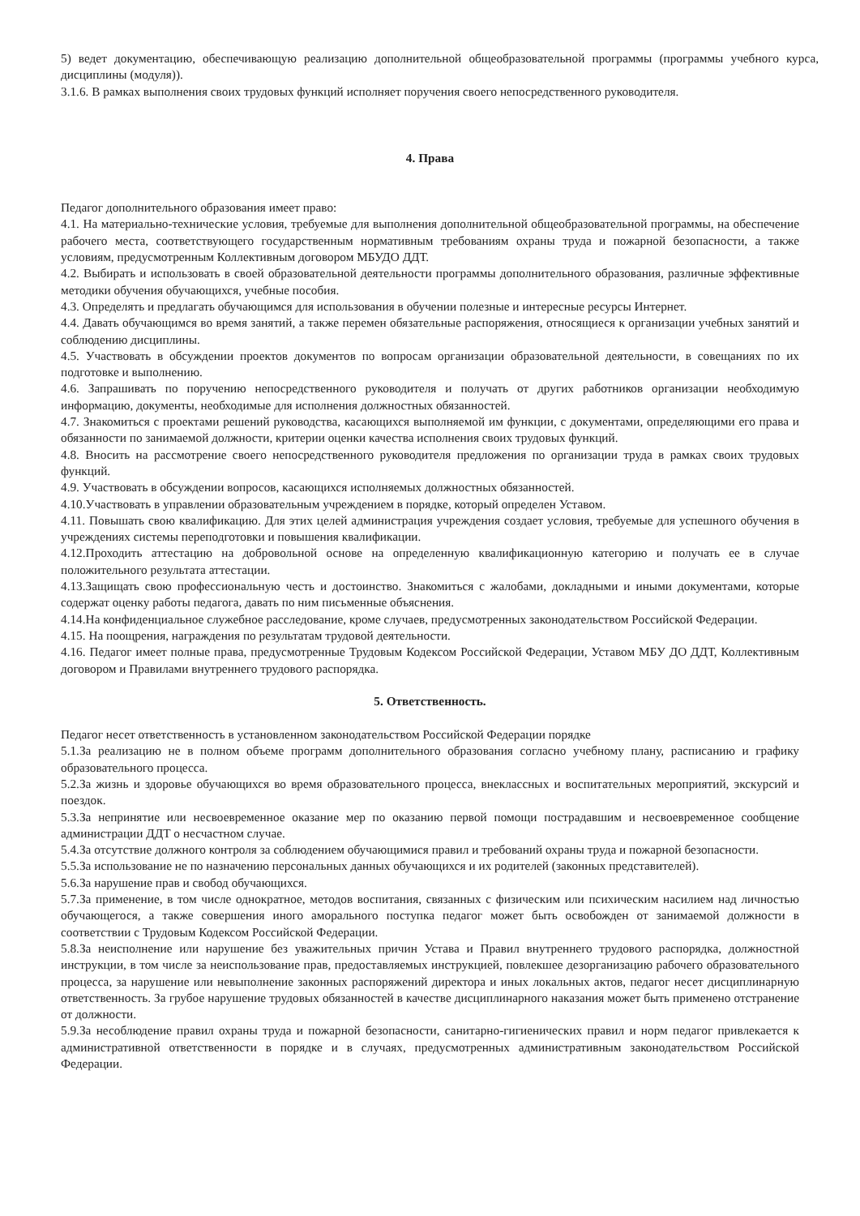5) ведет документацию, обеспечивающую реализацию дополнительной общеобразовательной программы (программы учебного курса, дисциплины (модуля)).
3.1.6. В рамках выполнения своих трудовых функций исполняет поручения своего непосредственного руководителя.
4. Права
Педагог дополнительного образования имеет право:
4.1. На материально-технические условия, требуемые для выполнения дополнительной общеобразовательной программы, на обеспечение рабочего места, соответствующего государственным нормативным требованиям охраны труда и пожарной безопасности, а также условиям, предусмотренным Коллективным договором МБУДО ДДТ.
4.2. Выбирать и использовать в своей образовательной деятельности программы дополнительного образования, различные эффективные методики обучения обучающихся, учебные пособия.
4.3. Определять и предлагать обучающимся для использования в обучении полезные и интересные ресурсы Интернет.
4.4. Давать обучающимся во время занятий, а также перемен обязательные распоряжения, относящиеся к организации учебных занятий и соблюдению дисциплины.
4.5. Участвовать в обсуждении проектов документов по вопросам организации образовательной деятельности, в совещаниях по их подготовке и выполнению.
4.6. Запрашивать по поручению непосредственного руководителя и получать от других работников организации необходимую информацию, документы, необходимые для исполнения должностных обязанностей.
4.7. Знакомиться с проектами решений руководства, касающихся выполняемой им функции, с документами, определяющими его права и обязанности по занимаемой должности, критерии оценки качества исполнения своих трудовых функций.
4.8. Вносить на рассмотрение своего непосредственного руководителя предложения по организации труда в рамках своих трудовых функций.
4.9. Участвовать в обсуждении вопросов, касающихся исполняемых должностных обязанностей.
4.10.Участвовать в управлении образовательным учреждением в порядке, который определен Уставом.
4.11. Повышать свою квалификацию. Для этих целей администрация учреждения создает условия, требуемые для успешного обучения в учреждениях системы переподготовки и повышения квалификации.
4.12.Проходить аттестацию на добровольной основе на определенную квалификационную категорию и получать ее в случае положительного результата аттестации.
4.13.Защищать свою профессиональную честь и достоинство. Знакомиться с жалобами, докладными и иными документами, которые содержат оценку работы педагога, давать по ним письменные объяснения.
4.14.На конфиденциальное служебное расследование, кроме случаев, предусмотренных законодательством Российской Федерации.
4.15. На поощрения, награждения по результатам трудовой деятельности.
4.16. Педагог имеет полные права, предусмотренные Трудовым Кодексом Российской Федерации, Уставом МБУ ДО ДДТ, Коллективным договором и Правилами внутреннего трудового распорядка.
5. Ответственность.
Педагог несет ответственность в установленном законодательством Российской Федерации порядке
5.1.За реализацию не в полном объеме программ дополнительного образования согласно учебному плану, расписанию и графику образовательного процесса.
5.2.За жизнь и здоровье обучающихся во время образовательного процесса, внеклассных и воспитательных мероприятий, экскурсий и поездок.
5.3.За непринятие или несвоевременное оказание мер по оказанию первой помощи пострадавшим и несвоевременное сообщение администрации ДДТ о несчастном случае.
5.4.За отсутствие должного контроля за соблюдением обучающимися правил и требований охраны труда и пожарной безопасности.
5.5.За использование не по назначению персональных данных обучающихся и их родителей (законных представителей).
5.6.За нарушение прав и свобод обучающихся.
5.7.За применение, в том числе однократное, методов воспитания, связанных с физическим или психическим насилием над личностью обучающегося, а также совершения иного аморального поступка педагог может быть освобожден от занимаемой должности в соответствии с Трудовым Кодексом Российской Федерации.
5.8.За неисполнение или нарушение без уважительных причин Устава и Правил внутреннего трудового распорядка, должностной инструкции, в том числе за неиспользование прав, предоставляемых инструкцией, повлекшее дезорганизацию рабочего образовательного процесса, за нарушение или невыполнение законных распоряжений директора и иных локальных актов, педагог несет дисциплинарную ответственность. За грубое нарушение трудовых обязанностей в качестве дисциплинарного наказания может быть применено отстранение от должности.
5.9.За несоблюдение правил охраны труда и пожарной безопасности, санитарно-гигиенических правил и норм педагог привлекается к административной ответственности в порядке и в случаях, предусмотренных административным законодательством Российской Федерации.